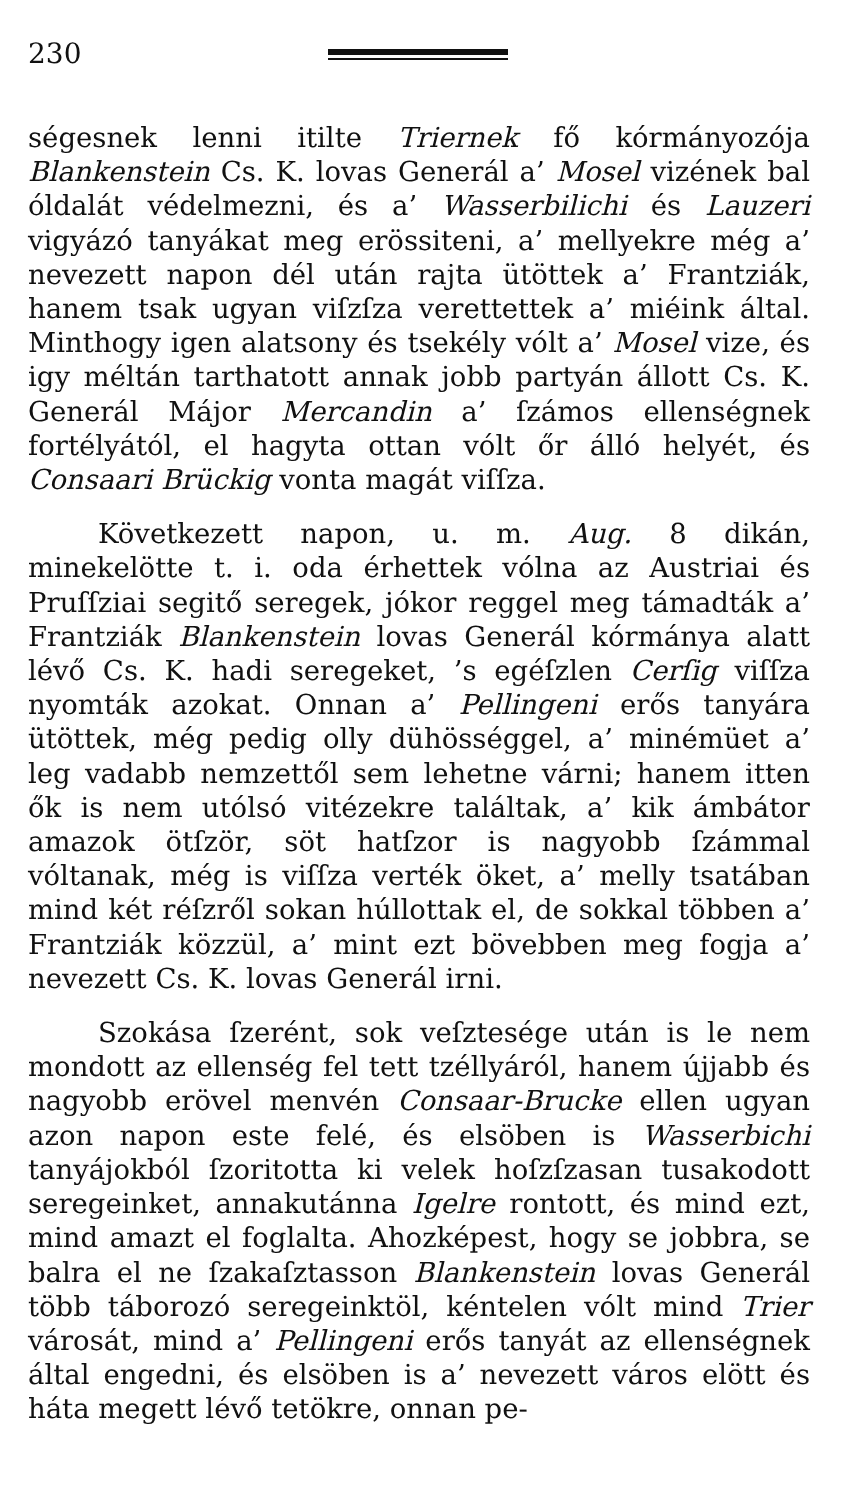230
ségesnek lenni itilte Triernek fő kórmányozója Blankenstein Cs. K. lovas Generál a’ Mosel vizének bal óldalát védelmezni, és a’ Wasserbilichi és Lauzeri vigyázó tanyákat meg erössiteni, a’ mellyekre még a’ nevezett napon dél után rajta ütöttek a’ Frantziák, hanem tsak ugyan viſzſza verettettek a’ miéink által. Minthogy igen alatsony és tsekély vólt a’ Mosel vize, és igy méltán tarthatott annak jobb partyán állott Cs. K. Generál Májor Mercandin a’ ſzámos ellenségnek fortélyától, el hagyta ottan vólt őr álló helyét, és Consaari Brückig vonta magát viſſza.
Következett napon, u. m. Aug. 8 dikán, minekelötte t. i. oda érhettek vólna az Austriai és Pruſſziai segitő seregek, jókor reggel meg támadták a’ Frantziák Blankenstein lovas Generál kórmánya alatt lévő Cs. K. hadi seregeket, ’s egéſzlen Cerſig viſſza nyomták azokat. Onnan a’ Pellingeni erős tanyára ütöttek, még pedig olly dühösséggel, a’ minémüet a’ leg vadabb nemzettől sem lehetne várni; hanem itten ők is nem utólsó vitézekre találtak, a’ kik ámbátor amazok ötſzör, söt hatſzor is nagyobb ſzámmal vóltanak, még is viſſza verték öket, a’ melly tsatában mind két réſzről sokan húllottak el, de sokkal többen a’ Frantziák közzül, a’ mint ezt bövebben meg fogja a’ nevezett Cs. K. lovas Generál irni.
Szokása ſzerént, sok veſztesége után is le nem mondott az ellenség fel tett tzéllyáról, hanem újjabb és nagyobb erövel menvén Consaar-Brucke ellen ugyan azon napon este felé, és elsöben is Wasserbichi tanyájokból ſzoritotta ki velek hoſzſzasan tusakodott seregeinket, annakutánna Igelre rontott, és mind ezt, mind amazt el foglalta. Ahozképest, hogy se jobbra, se balra el ne ſzakaſztasson Blankenstein lovas Generál több táborozó seregeinktöl, kéntelen vólt mind Trier városát, mind a’ Pellingeni erős tanyát az ellenségnek által engedni, és elsöben is a’ nevezett város elött és háta megett lévő tetökre, onnan pe-